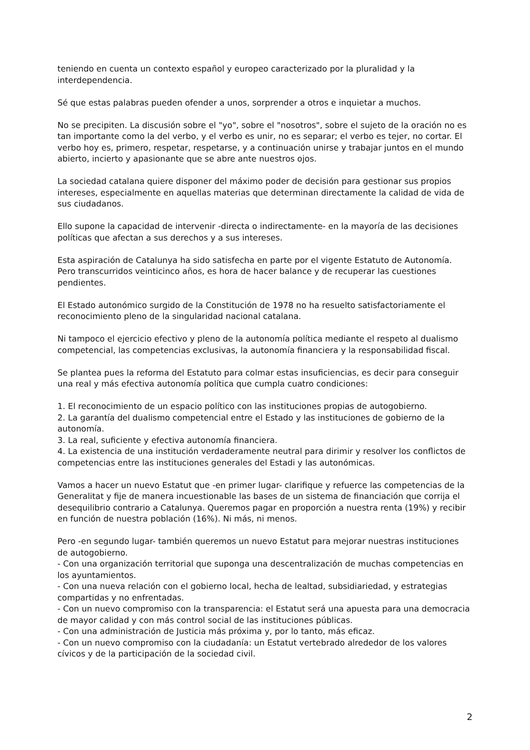teniendo en cuenta un contexto español y europeo caracterizado por la pluralidad y la interdependencia.
Sé que estas palabras pueden ofender a unos, sorprender a otros e inquietar a muchos.
No se precipiten. La discusión sobre el "yo", sobre el "nosotros", sobre el sujeto de la oración no es tan importante como la del verbo, y el verbo es unir, no es separar; el verbo es tejer, no cortar. El verbo hoy es, primero, respetar, respetarse, y a continuación unirse y trabajar juntos en el mundo abierto, incierto y apasionante que se abre ante nuestros ojos.
La sociedad catalana quiere disponer del máximo poder de decisión para gestionar sus propios intereses, especialmente en aquellas materias que determinan directamente la calidad de vida de sus ciudadanos.
Ello supone la capacidad de intervenir -directa o indirectamente- en la mayoría de las decisiones políticas que afectan a sus derechos y a sus intereses.
Esta aspiración de Catalunya ha sido satisfecha en parte por el vigente Estatuto de Autonomía. Pero transcurridos veinticinco años, es hora de hacer balance y de recuperar las cuestiones pendientes.
El Estado autonómico surgido de la Constitución de 1978 no ha resuelto satisfactoriamente el reconocimiento pleno de la singularidad nacional catalana.
Ni tampoco el ejercicio efectivo y pleno de la autonomía política mediante el respeto al dualismo competencial, las competencias exclusivas, la autonomía financiera y la responsabilidad fiscal.
Se plantea pues la reforma del Estatuto para colmar estas insuficiencias, es decir para conseguir una real y más efectiva autonomía política que cumpla cuatro condiciones:
1. El reconocimiento de un espacio político con las instituciones propias de autogobierno.
2. La garantía del dualismo competencial entre el Estado y las instituciones de gobierno de la autonomía.
3. La real, suficiente y efectiva autonomía financiera.
4. La existencia de una institución verdaderamente neutral para dirimir y resolver los conflictos de competencias entre las instituciones generales del Estadi y las autonómicas.
Vamos a hacer un nuevo Estatut que -en primer lugar- clarifique y refuerce las competencias de la Generalitat y fije de manera incuestionable las bases de un sistema de financiación que corrija el desequilibrio contrario a Catalunya. Queremos pagar en proporción a nuestra renta (19%) y recibir en función de nuestra población (16%). Ni más, ni menos.
Pero -en segundo lugar- también queremos un nuevo Estatut para mejorar nuestras instituciones de autogobierno.
- Con una organización territorial que suponga una descentralización de muchas competencias en los ayuntamientos.
- Con una nueva relación con el gobierno local, hecha de lealtad, subsidiariedad, y estrategias compartidas y no enfrentadas.
- Con un nuevo compromiso con la transparencia: el Estatut será una apuesta para una democracia de mayor calidad y con más control social de las instituciones públicas.
- Con una administración de Justicia más próxima y, por lo tanto, más eficaz.
- Con un nuevo compromiso con la ciudadanía: un Estatut vertebrado alrededor de los valores cívicos y de la participación de la sociedad civil.
2